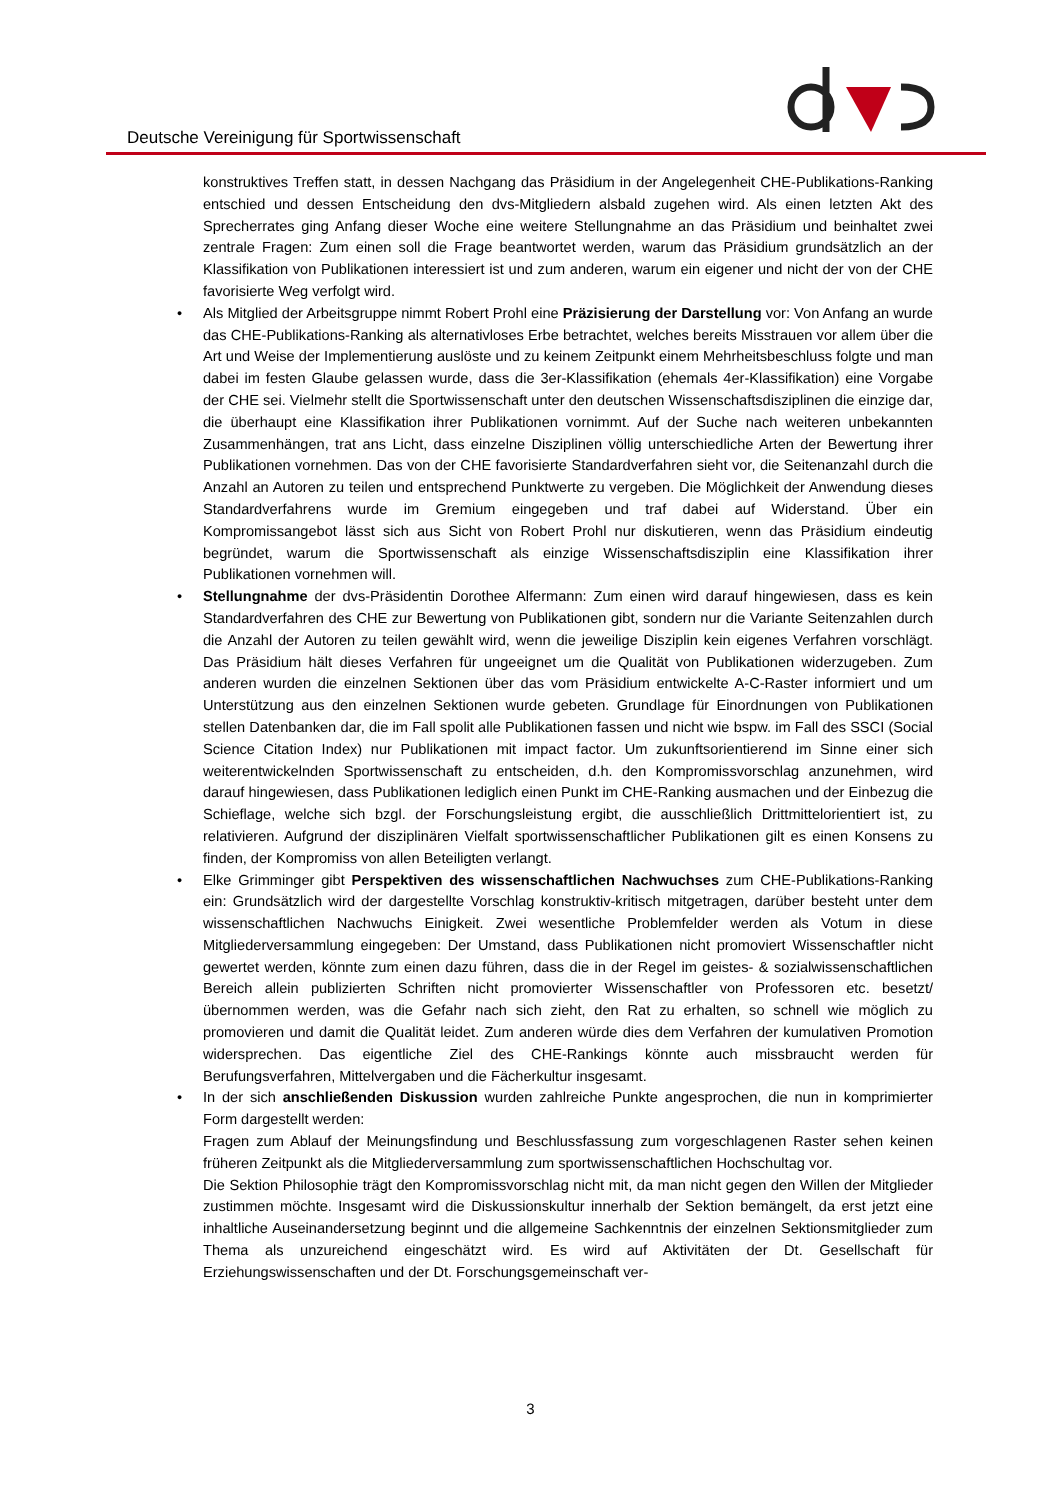Deutsche Vereinigung für Sportwissenschaft
konstruktives Treffen statt, in dessen Nachgang das Präsidium in der Angelegenheit CHE-Publikations-Ranking entschied und dessen Entscheidung den dvs-Mitgliedern alsbald zugehen wird. Als einen letzten Akt des Sprecherrates ging Anfang dieser Woche eine weitere Stellungnahme an das Präsidium und beinhaltet zwei zentrale Fragen: Zum einen soll die Frage beantwortet werden, warum das Präsidium grundsätzlich an der Klassifikation von Publikationen interessiert ist und zum anderen, warum ein eigener und nicht der von der CHE favorisierte Weg verfolgt wird.
• Als Mitglied der Arbeitsgruppe nimmt Robert Prohl eine Präzisierung der Darstellung vor: Von Anfang an wurde das CHE-Publikations-Ranking als alternativloses Erbe betrachtet, welches bereits Misstrauen vor allem über die Art und Weise der Implementierung auslöste und zu keinem Zeitpunkt einem Mehrheitsbeschluss folgte und man dabei im festen Glaube gelassen wurde, dass die 3er-Klassifikation (ehemals 4er-Klassifikation) eine Vorgabe der CHE sei. Vielmehr stellt die Sportwissenschaft unter den deutschen Wissenschaftsdisziplinen die einzige dar, die überhaupt eine Klassifikation ihrer Publikationen vornimmt. Auf der Suche nach weiteren unbekannten Zusammenhängen, trat ans Licht, dass einzelne Disziplinen völlig unterschiedliche Arten der Bewertung ihrer Publikationen vornehmen. Das von der CHE favorisierte Standardverfahren sieht vor, die Seitenanzahl durch die Anzahl an Autoren zu teilen und entsprechend Punktwerte zu vergeben. Die Möglichkeit der Anwendung dieses Standardverfahrens wurde im Gremium eingegeben und traf dabei auf Widerstand. Über ein Kompromissangebot lässt sich aus Sicht von Robert Prohl nur diskutieren, wenn das Präsidium eindeutig begründet, warum die Sportwissenschaft als einzige Wissenschaftsdisziplin eine Klassifikation ihrer Publikationen vornehmen will.
• Stellungnahme der dvs-Präsidentin Dorothee Alfermann: Zum einen wird darauf hingewiesen, dass es kein Standardverfahren des CHE zur Bewertung von Publikationen gibt, sondern nur die Variante Seitenzahlen durch die Anzahl der Autoren zu teilen gewählt wird, wenn die jeweilige Disziplin kein eigenes Verfahren vorschlägt. Das Präsidium hält dieses Verfahren für ungeeignet um die Qualität von Publikationen widerzugeben. Zum anderen wurden die einzelnen Sektionen über das vom Präsidium entwickelte A-C-Raster informiert und um Unterstützung aus den einzelnen Sektionen wurde gebeten. Grundlage für Einordnungen von Publikationen stellen Datenbanken dar, die im Fall spolit alle Publikationen fassen und nicht wie bspw. im Fall des SSCI (Social Science Citation Index) nur Publikationen mit impact factor. Um zukunftsorientierend im Sinne einer sich weiterentwickelnden Sportwissenschaft zu entscheiden, d.h. den Kompromissvorschlag anzunehmen, wird darauf hingewiesen, dass Publikationen lediglich einen Punkt im CHE-Ranking ausmachen und der Einbezug die Schieflage, welche sich bzgl. der Forschungsleistung ergibt, die ausschließlich Drittmittelorientiert ist, zu relativieren. Aufgrund der disziplinären Vielfalt sportwissenschaftlicher Publikationen gilt es einen Konsens zu finden, der Kompromiss von allen Beteiligten verlangt.
• Elke Grimminger gibt Perspektiven des wissenschaftlichen Nachwuchses zum CHE-Publikations-Ranking ein: Grundsätzlich wird der dargestellte Vorschlag konstruktiv-kritisch mitgetragen, darüber besteht unter dem wissenschaftlichen Nachwuchs Einigkeit. Zwei wesentliche Problemfelder werden als Votum in diese Mitgliederversammlung eingegeben: Der Umstand, dass Publikationen nicht promoviert Wissenschaftler nicht gewertet werden, könnte zum einen dazu führen, dass die in der Regel im geistes- & sozialwissenschaftlichen Bereich allein publizierten Schriften nicht promovierter Wissenschaftler von Professoren etc. besetzt/ übernommen werden, was die Gefahr nach sich zieht, den Rat zu erhalten, so schnell wie möglich zu promovieren und damit die Qualität leidet. Zum anderen würde dies dem Verfahren der kumulativen Promotion widersprechen. Das eigentliche Ziel des CHE-Rankings könnte auch missbraucht werden für Berufungsverfahren, Mittelvergaben und die Fächerkultur insgesamt.
• In der sich anschließenden Diskussion wurden zahlreiche Punkte angesprochen, die nun in komprimierter Form dargestellt werden:
Fragen zum Ablauf der Meinungsfindung und Beschlussfassung zum vorgeschlagenen Raster sehen keinen früheren Zeitpunkt als die Mitgliederversammlung zum sportwissenschaftlichen Hochschultag vor.
Die Sektion Philosophie trägt den Kompromissvorschlag nicht mit, da man nicht gegen den Willen der Mitglieder zustimmen möchte. Insgesamt wird die Diskussionskultur innerhalb der Sektion bemängelt, da erst jetzt eine inhaltliche Auseinandersetzung beginnt und die allgemeine Sachkenntnis der einzelnen Sektionsmitglieder zum Thema als unzureichend eingeschätzt wird. Es wird auf Aktivitäten der Dt. Gesellschaft für Erziehungswissenschaften und der Dt. Forschungsgemeinschaft ver-
3